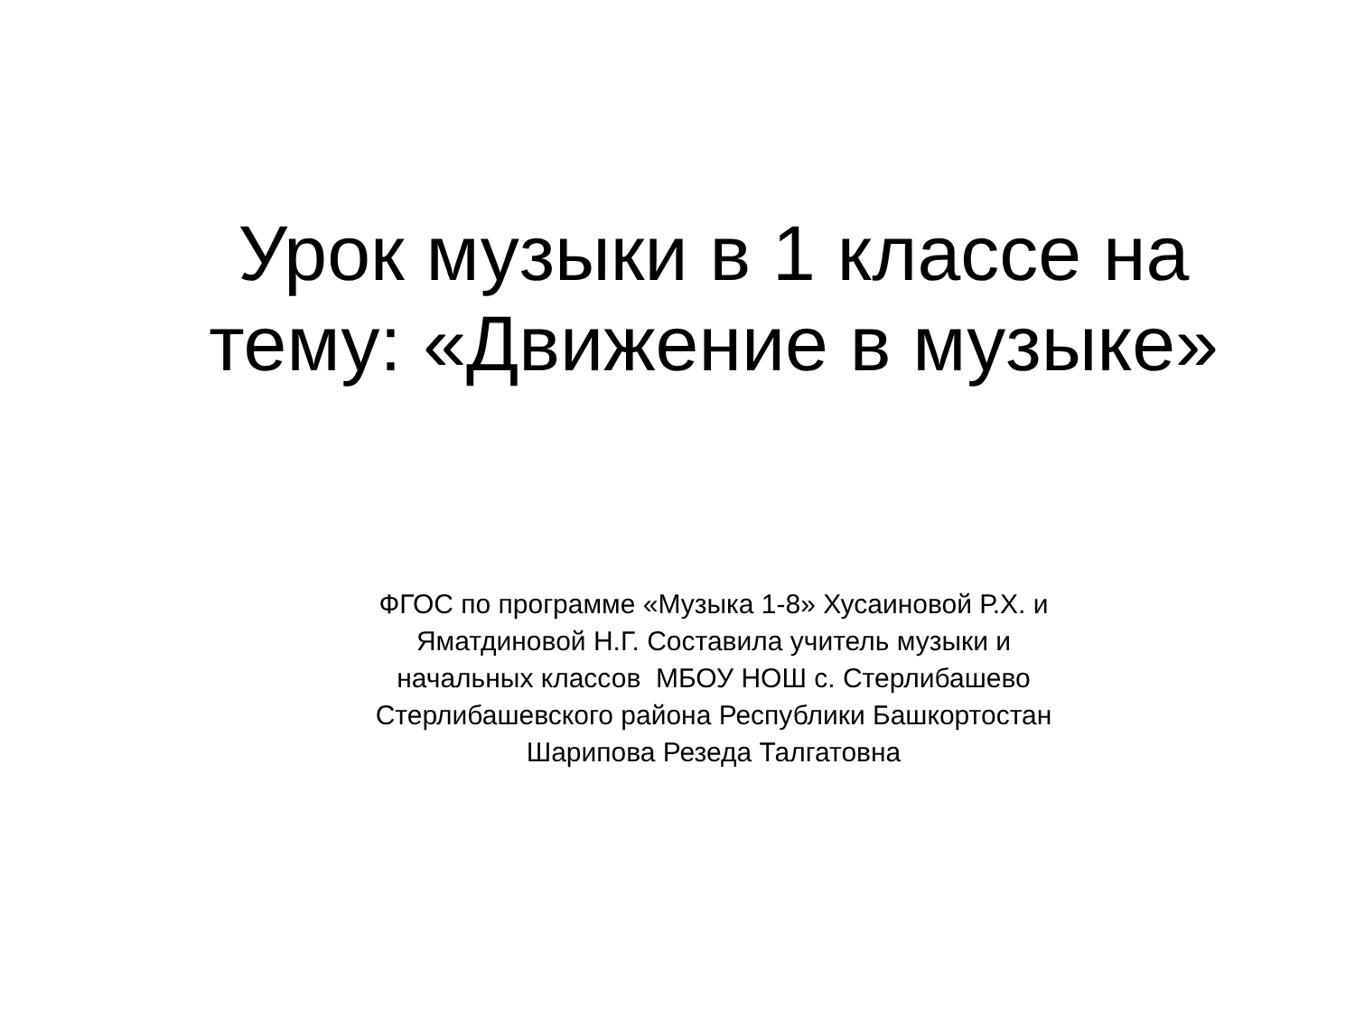Урок музыки в 1 классе на
тему: «Движение в музыке»
ФГОС по программе «Музыка 1-8» Хусаиновой Р.Х. и
Яматдиновой Н.Г. Составила учитель музыки и
начальных классов МБОУ НОШ с. Стерлибашево
Стерлибашевского района Республики Башкортостан
Шарипова Резеда Талгатовна